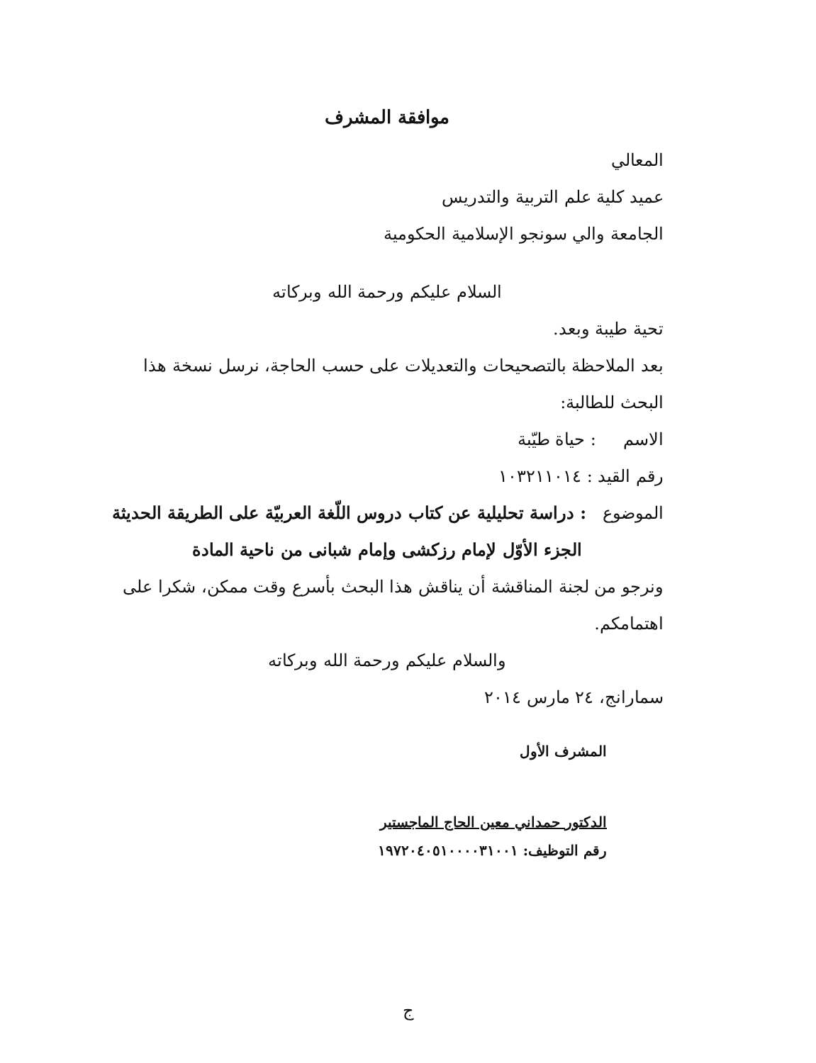موافقة المشرف
المعالي
عميد كلية علم التربية والتدريس
الجامعة والي سونجو الإسلامية الحكومية
السلام عليكم ورحمة الله وبركاته
تحية طيبة وبعد.
بعد الملاحظة بالتصحيحات والتعديلات على حسب الحاجة، نرسل نسخة هذا البحث للطالبة:
الاسم : حياة طيّبة
رقم القيد : ١٠٣٢١١٠١٤
الموضوع : دراسة تحليلية عن كتاب دروس اللّغة العربيّة على الطريقة الحديثة
الجزء الأوّل لإمام رزكشى وإمام شبانى من ناحية المادة
ونرجو من لجنة المناقشة أن يناقش هذا البحث بأسرع وقت ممكن، شكرا على اهتمامكم.
والسلام عليكم ورحمة الله وبركاته
سمارانج، ٢٤ مارس ٢٠١٤
المشرف الأول
الدكتور حمداني معين الحاج الماجستير
رقم التوظيف: ١٩٧٢٠٤٠٥١٠٠٠٠٣١٠٠١
ج